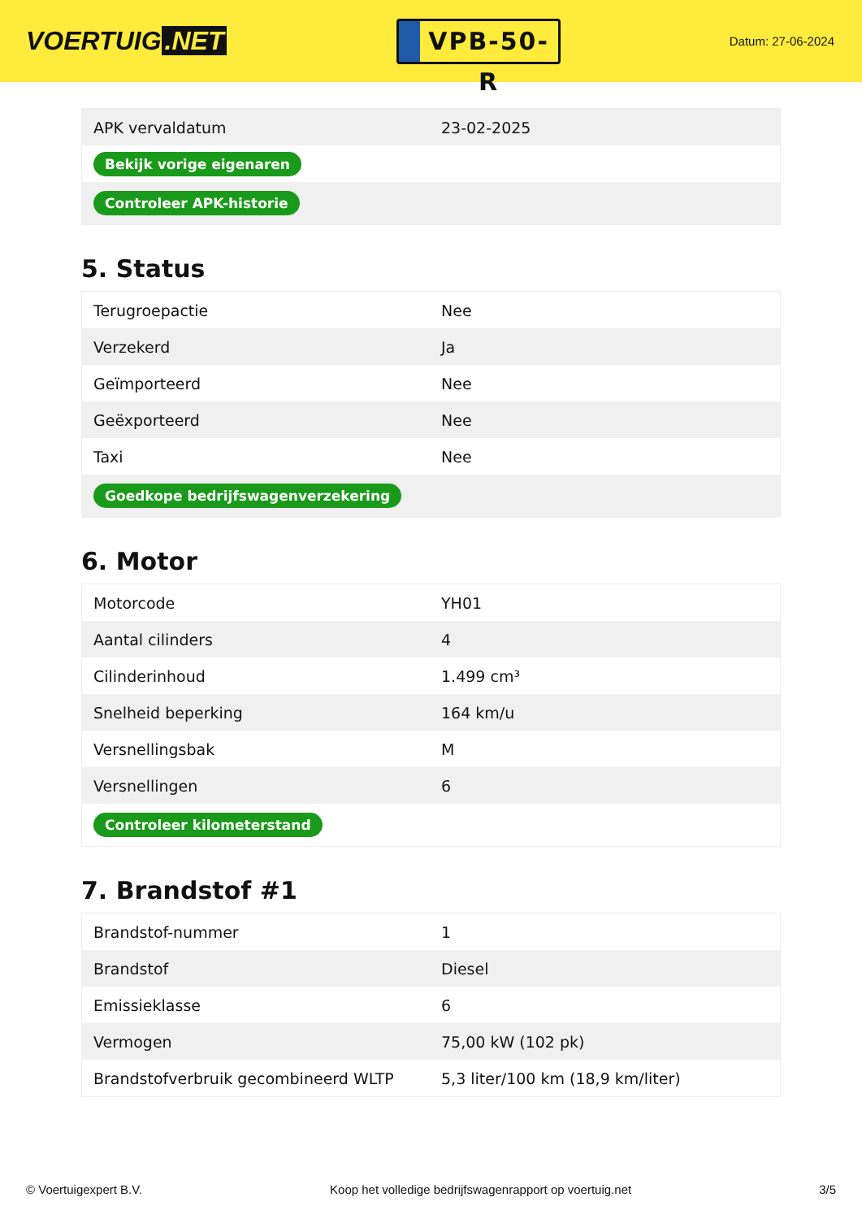VOERTUIG.NET
VPB-50-R
Datum: 27-06-2024
| APK vervaldatum | 23-02-2025 |
| Bekijk vorige eigenaren | |
| Controleer APK-historie | |
5. Status
| Terugroepactie | Nee |
| Verzekerd | Ja |
| Geïmporteerd | Nee |
| Geëxporteerd | Nee |
| Taxi | Nee |
| Goedkope bedrijfswagenverzekering | |
6. Motor
| Motorcode | YH01 |
| Aantal cilinders | 4 |
| Cilinderinhoud | 1.499 cm³ |
| Snelheid beperking | 164 km/u |
| Versnellingsbak | M |
| Versnellingen | 6 |
| Controleer kilometerstand | |
7. Brandstof #1
| Brandstof-nummer | 1 |
| Brandstof | Diesel |
| Emissieklasse | 6 |
| Vermogen | 75,00 kW (102 pk) |
| Brandstofverbruik gecombineerd WLTP | 5,3 liter/100 km (18,9 km/liter) |
© Voertuigexpert B.V. Koop het volledige bedrijfswagenrapport op voertuig.net 3/5